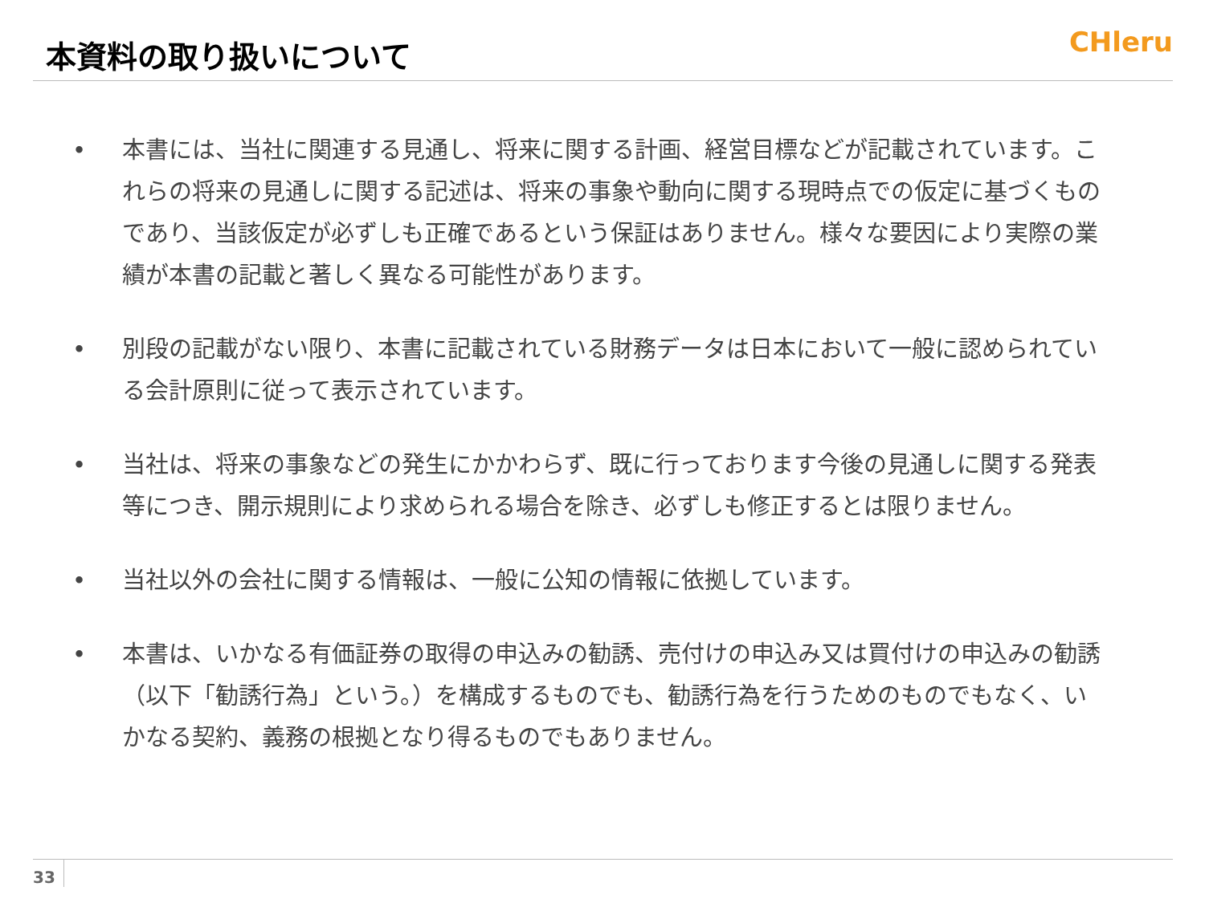本資料の取り扱いについて
CHleru
• 本書には、当社に関連する見通し、将来に関する計画、経営目標などが記載されています。これらの将来の見通しに関する記述は、将来の事象や動向に関する現時点での仮定に基づくものであり、当該仮定が必ずしも正確であるという保証はありません。様々な要因により実際の業績が本書の記載と著しく異なる可能性があります。
• 別段の記載がない限り、本書に記載されている財務データは日本において一般に認められている会計原則に従って表示されています。
• 当社は、将来の事象などの発生にかかわらず、既に行っております今後の見通しに関する発表等につき、開示規則により求められる場合を除き、必ずしも修正するとは限りません。
• 当社以外の会社に関する情報は、一般に公知の情報に依拠しています。
• 本書は、いかなる有価証券の取得の申込みの勧誘、売付けの申込み又は買付けの申込みの勧誘（以下「勧誘行為」という。）を構成するものでも、勧誘行為を行うためのものでもなく、いかなる契約、義務の根拠となり得るものでもありません。
33